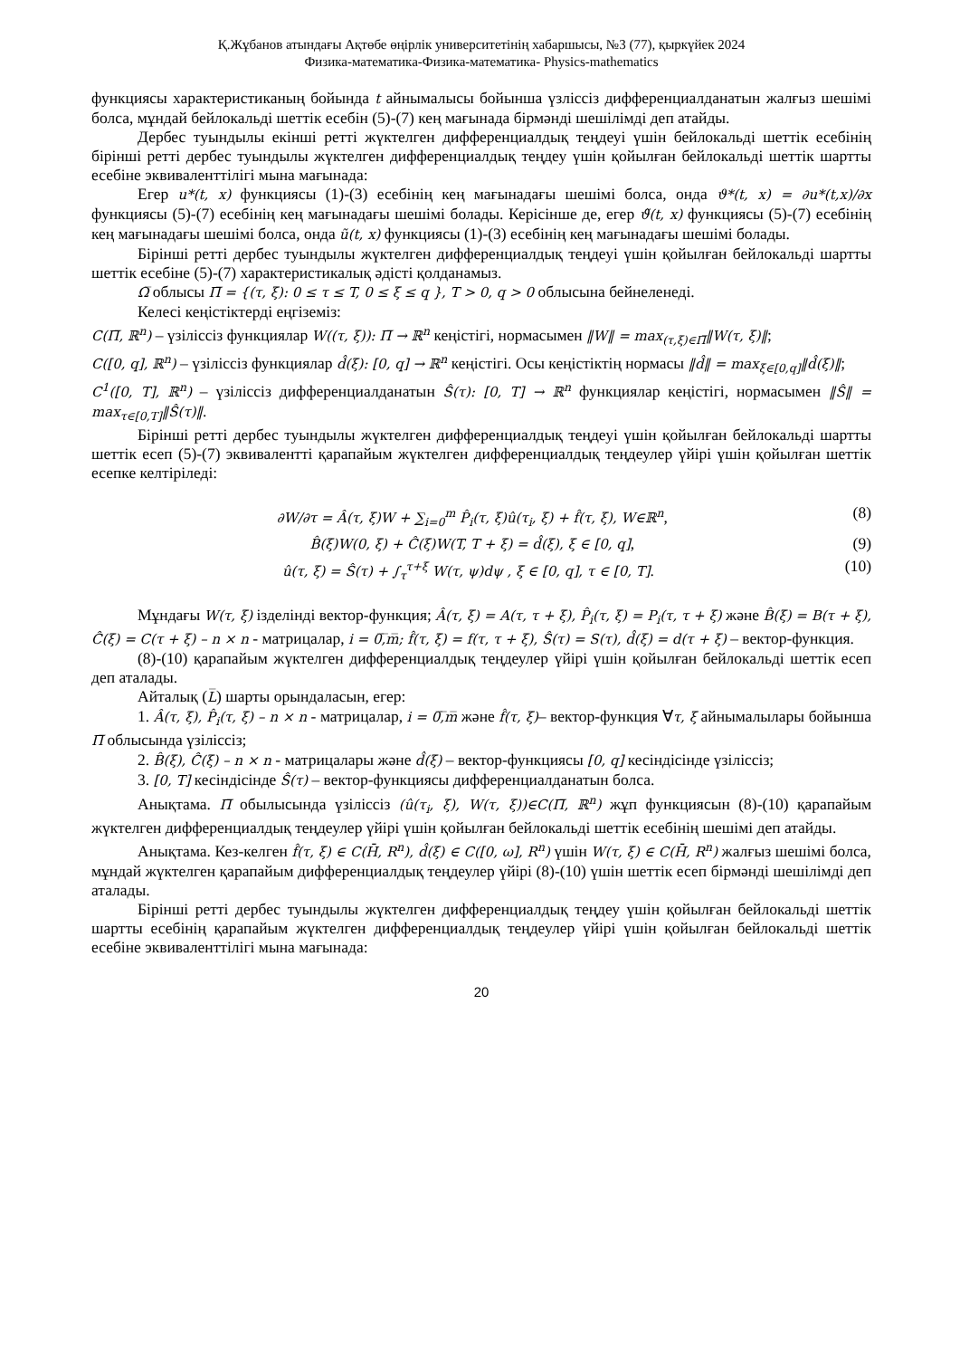Қ.Жұбанов атындағы Ақтөбе өңірлік университетінің хабаршысы, №3 (77), қыркүйек 2024
Физика-математика-Физика-математика- Physics-mathematics
функциясы характеристиканың бойында t айнымалысы бойынша үзліссіз дифференциалданатын жалғыз шешімі болса, мұндай бейлокальді шеттік есебін (5)-(7) кең мағынада бірмәнді шешілімді деп атайды.
Дербес туындылы екінші ретті жүктелген дифференциалдық теңдеуі үшін бейлокальді шеттік есебінің бірінші ретті дербес туындылы жүктелген дифференциалдық теңдеу үшін қойылған бейлокальді шеттік шартты есебіне эквиваленттілігі мына мағынада:
Егер u*(t, x) функциясы (1)-(3) есебінің кең мағынадағы шешімі болса, онда ϑ*(t, x) = ∂u*(t,x)/∂x функциясы (5)-(7) есебінің кең мағынадағы шешімі болады. Керісінше де, егер ϑ̃(t, x) функциясы (5)-(7) есебінің кең мағынадағы шешімі болса, онда ũ(t, x) функциясы (1)-(3) есебінің кең мағынадағы шешімі болады.
Бірінші ретті дербес туындылы жүктелген дифференциалдық теңдеуі үшін қойылған бейлокальді шартты шеттік есебіне (5)-(7) характеристикалық әдісті қолданамыз.
Ω̅ облысы Π̅ = {(τ, ξ): 0 ≤ τ ≤ T, 0 ≤ ξ ≤ q }, T > 0, q > 0 облысына бейнеленеді.
Келесі кеңістіктерді еңгіземіз:
C(Π̅, ℝ<sup>n</sup>) – үзіліссіз функциялар W((τ, ξ)): Π̅ → ℝ<sup>n</sup> кеңістігі, нормасымен ‖W‖ = max<sub>(τ,ξ)∈Π̅</sub>‖W(τ, ξ)‖;
C([0, q], ℝ<sup>n</sup>) – үзіліссіз функциялар d̂(ξ): [0, q] → ℝ<sup>n</sup> кеңістігі. Осы кеңістіктің нормасы ‖d̂‖ = max<sub>ξ∈[0,q]</sub>‖d̂(ξ)‖;
C<sup>1</sup>([0, T], ℝ<sup>n</sup>) – үзіліссіз дифференциалданатын Ŝ(τ): [0, T] → ℝ<sup>n</sup> функциялар кеңістігі, нормасымен ‖Ŝ‖ = max<sub>τ∈[0,T]</sub>‖Ŝ(τ)‖.
Бірінші ретті дербес туындылы жүктелген дифференциалдық теңдеуі үшін қойылған бейлокальді шартты шеттік есеп (5)-(7) эквивалентті қарапайым жүктелген дифференциалдық теңдеулер үйірі үшін қойылған шеттік есепке келтіріледі:
∂W/∂τ = Â(τ, ξ)W + ∑<sub>i=0</sub><sup>m</sup> P̂<sub>i</sub>(τ, ξ)û(τ<sub>i</sub>, ξ) + f̂(τ, ξ), W∈ℝ<sup>n</sup>, (8)
B̂(ξ)W(0, ξ) + Ĉ(ξ)W(T, T + ξ) = d̂(ξ), ξ ∈ [0, q], (9)
û(τ, ξ) = Ŝ(τ) + ∫<sub>τ</sub><sup>τ+ξ</sup> W(τ, ψ)dψ , ξ ∈ [0, q], τ ∈ [0, T]. (10)
Мұндағы W(τ, ξ) ізделінді вектор-функция; Â(τ, ξ) = A(τ, τ + ξ), P̂<sub>i</sub>(τ, ξ) = P<sub>i</sub>(τ, τ + ξ) және B̂(ξ) = B(τ + ξ), Ĉ(ξ) = C(τ + ξ) – n × n - матрицалар, i = 0̅,̅m̅; f̂(τ, ξ) = f(τ, τ + ξ), Ŝ(τ) = S(τ), d̂(ξ) = d(τ + ξ) – вектор-функция.
(8)-(10) қарапайым жүктелген дифференциалдық теңдеулер үйірі үшін қойылған бейлокальді шеттік есеп деп аталады.
Айталық (L̅) шарты орындаласын, егер:
1. Â(τ, ξ), P̂<sub>i</sub>(τ, ξ) – n × n - матрицалар, i = 0̅,̅m̅ және f̂(τ, ξ)– вектор-функция ∀τ, ξ айнымалылары бойынша Π̅ облысында үзіліссіз;
2. B̂(ξ), Ĉ(ξ) – n × n - матрицалары және d̂(ξ) – вектор-функциясы [0, q] кесіндісінде үзіліссіз;
3. [0, T] кесіндісінде Ŝ(τ) – вектор-функциясы дифференциалданатын болса.
Анықтама. Π̅ обылысында үзіліссіз (û(τ<sub>i</sub>, ξ), W(τ, ξ))∈C(Π̅, ℝ<sup>n</sup>) жұп функциясын (8)-(10) қарапайым жүктелген дифференциалдық теңдеулер үйірі үшін қойылған бейлокальді шеттік есебінің шешімі деп атайды.
Анықтама. Кез-келген f̂(τ, ξ) ∈ C(H̄, R<sup>n</sup>), d̂(ξ) ∈ C([0, ω], R<sup>n</sup>) үшін W(τ, ξ) ∈ C(H̄, R<sup>n</sup>) жалғыз шешімі болса, мұндай жүктелген қарапайым дифференциалдық теңдеулер үйірі (8)-(10) үшін шеттік есеп бірмәнді шешілімді деп аталады.
Бірінші ретті дербес туындылы жүктелген дифференциалдық теңдеу үшін қойылған бейлокальді шеттік шартты есебінің қарапайым жүктелген дифференциалдық теңдеулер үйірі үшін қойылған бейлокальді шеттік есебіне эквиваленттілігі мына мағынада:
20